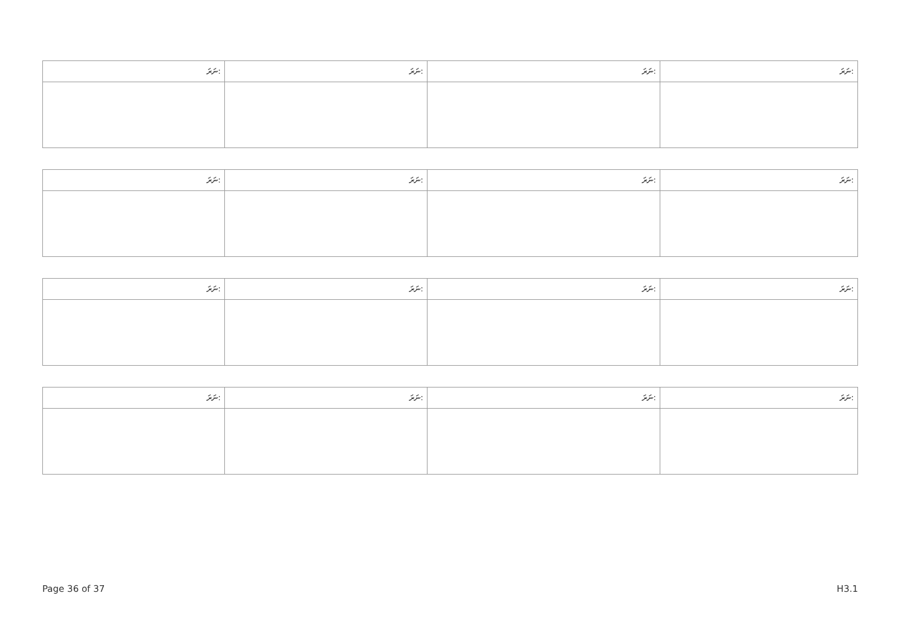| ނަރަ: | ނަރަ: | ނަރަ: | ނަރަ: |
| --- | --- | --- | --- |
| ނަރަ: | ނަރަ: | ނަރަ: | ނަރަ: |
| --- | --- | --- | --- |
| ނަރަ: | ނަރަ: | ނަރަ: | ނަރަ: |
| --- | --- | --- | --- |
| ނަރަ: | ނަރަ: | ނަރަ: | ނަރަ: |
| --- | --- | --- | --- |
Page 36 of 37 H3.1